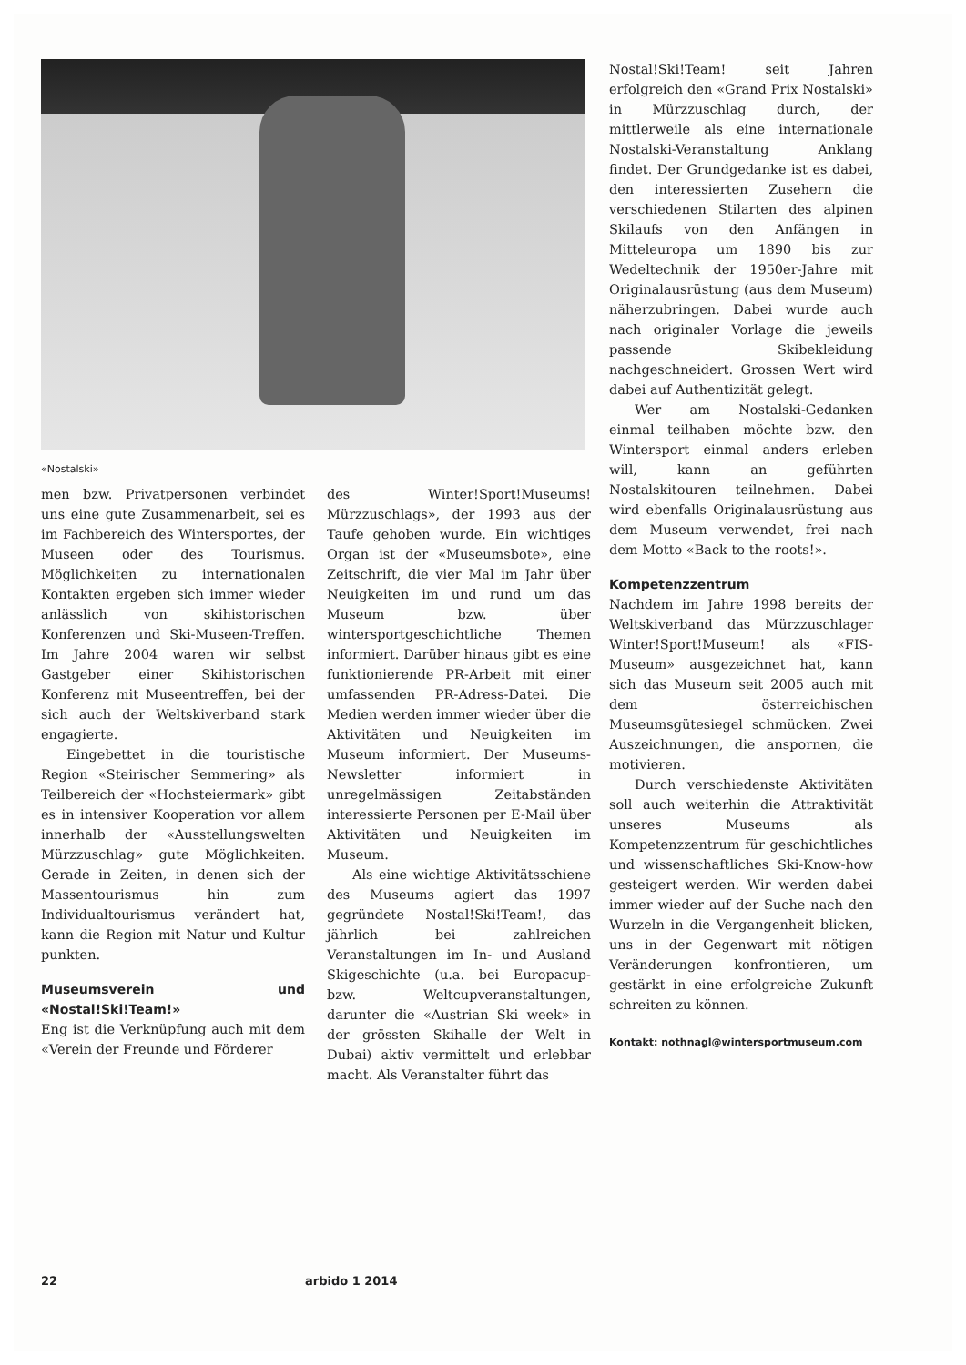«Nostalski»
men bzw. Privatpersonen verbindet uns eine gute Zusammenarbeit, sei es im Fachbereich des Wintersportes, der Museen oder des Tourismus. Möglichkeiten zu internationalen Kontakten ergeben sich immer wieder anlässlich von skihistorischen Konferenzen und Ski-Museen-Treffen. Im Jahre 2004 waren wir selbst Gastgeber einer Skihistorischen Konferenz mit Museentreffen, bei der sich auch der Weltskiverband stark engagierte.
Eingebettet in die touristische Region «Steirischer Semmering» als Teilbereich der «Hochsteiermark» gibt es in intensiver Kooperation vor allem innerhalb der «Ausstellungswelten Mürzzuschlag» gute Möglichkeiten. Gerade in Zeiten, in denen sich der Massentourismus hin zum Individualtourismus verändert hat, kann die Region mit Natur und Kultur punkten.
Museumsverein und «Nostal!Ski!Team!»
Eng ist die Verknüpfung auch mit dem «Verein der Freunde und Förderer
des Winter!Sport!Museums! Mürzzuschlags», der 1993 aus der Taufe gehoben wurde. Ein wichtiges Organ ist der «Museumsbote», eine Zeitschrift, die vier Mal im Jahr über Neuigkeiten im und rund um das Museum bzw. über wintersportgeschichtliche Themen informiert. Darüber hinaus gibt es eine funktionierende PR-Arbeit mit einer umfassenden PR-Adress-Datei. Die Medien werden immer wieder über die Aktivitäten und Neuigkeiten im Museum informiert. Der Museums-Newsletter informiert in unregelmässigen Zeitabständen interessierte Personen per E-Mail über Aktivitäten und Neuigkeiten im Museum.
Als eine wichtige Aktivitätsschiene des Museums agiert das 1997 gegründete Nostal!Ski!Team!, das jährlich bei zahlreichen Veranstaltungen im In- und Ausland Skigeschichte (u.a. bei Europacup- bzw. Weltcupveranstaltungen, darunter die «Austrian Ski week» in der grössten Skihalle der Welt in Dubai) aktiv vermittelt und erlebbar macht. Als Veranstalter führt das
Nostal!Ski!Team! seit Jahren erfolgreich den «Grand Prix Nostalski» in Mürzzuschlag durch, der mittlerweile als eine internationale Nostalski-Veranstaltung Anklang findet. Der Grundgedanke ist es dabei, den interessierten Zusehern die verschiedenen Stilarten des alpinen Skilaufs von den Anfängen in Mitteleuropa um 1890 bis zur Wedeltechnik der 1950er-Jahre mit Originalausrüstung (aus dem Museum) näherzubringen. Dabei wurde auch nach originaler Vorlage die jeweils passende Skibekleidung nachgeschneidert. Grossen Wert wird dabei auf Authentizität gelegt.
Wer am Nostalski-Gedanken einmal teilhaben möchte bzw. den Wintersport einmal anders erleben will, kann an geführten Nostalskitouren teilnehmen. Dabei wird ebenfalls Originalausrüstung aus dem Museum verwendet, frei nach dem Motto «Back to the roots!».
Kompetenzzentrum
Nachdem im Jahre 1998 bereits der Weltskiverband das Mürzzuschlager Winter!Sport!Museum! als «FIS-Museum» ausgezeichnet hat, kann sich das Museum seit 2005 auch mit dem österreichischen Museumsgütesiegel schmücken. Zwei Auszeichnungen, die anspornen, die motivieren.
Durch verschiedenste Aktivitäten soll auch weiterhin die Attraktivität unseres Museums als Kompetenzzentrum für geschichtliches und wissenschaftliches Ski-Know-how gesteigert werden. Wir werden dabei immer wieder auf der Suche nach den Wurzeln in die Vergangenheit blicken, uns in der Gegenwart mit nötigen Veränderungen konfrontieren, um gestärkt in eine erfolgreiche Zukunft schreiten zu können.
Kontakt: nothnagl@wintersportmuseum.com
22 arbido 1 2014